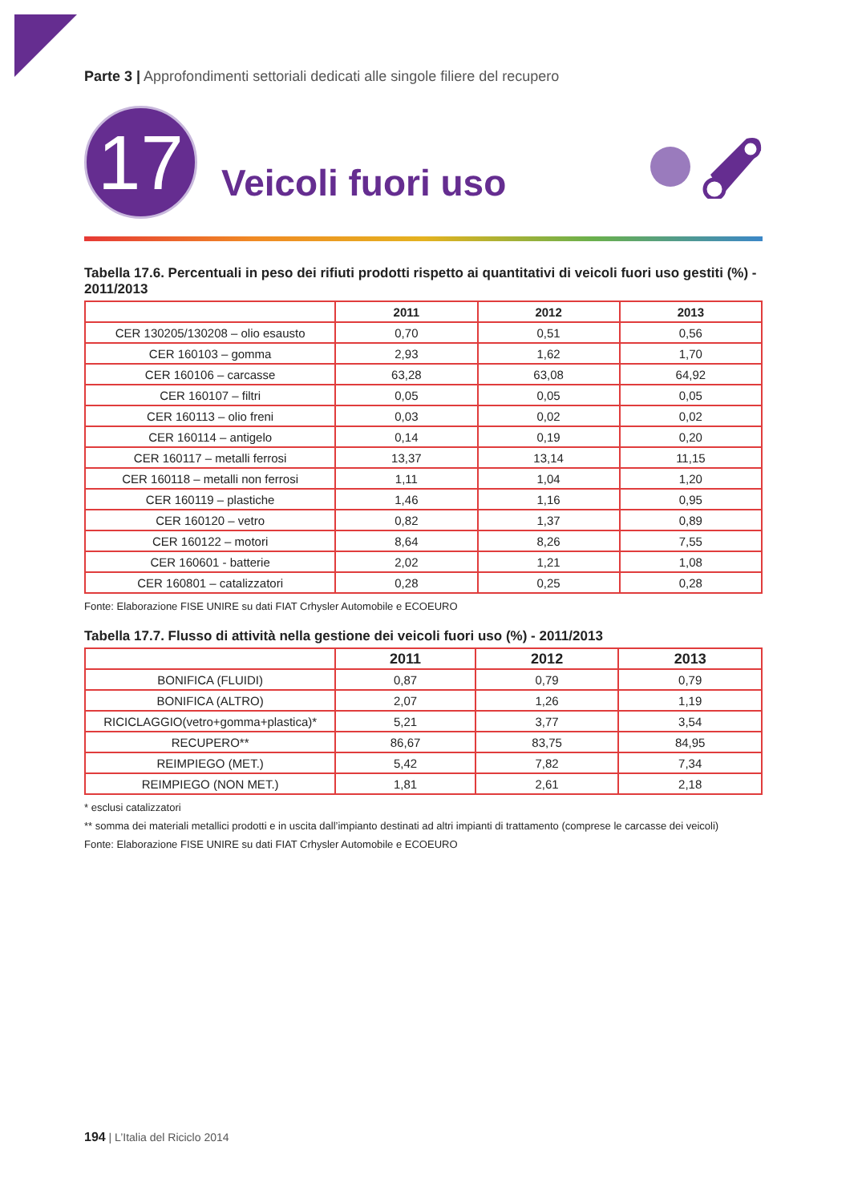Parte 3 | Approfondimenti settoriali dedicati alle singole filiere del recupero
17
Veicoli fuori uso
Tabella 17.6. Percentuali in peso dei rifiuti prodotti rispetto ai quantitativi di veicoli fuori uso gestiti (%) - 2011/2013
| | 2011 | 2012 | 2013 |
| --- | --- | --- | --- |
| CER 130205/130208 – olio esausto | 0,70 | 0,51 | 0,56 |
| CER 160103 – gomma | 2,93 | 1,62 | 1,70 |
| CER 160106 – carcasse | 63,28 | 63,08 | 64,92 |
| CER 160107 – filtri | 0,05 | 0,05 | 0,05 |
| CER 160113 – olio freni | 0,03 | 0,02 | 0,02 |
| CER 160114 – antigelo | 0,14 | 0,19 | 0,20 |
| CER 160117 – metalli ferrosi | 13,37 | 13,14 | 11,15 |
| CER 160118 – metalli non ferrosi | 1,11 | 1,04 | 1,20 |
| CER 160119 – plastiche | 1,46 | 1,16 | 0,95 |
| CER 160120 – vetro | 0,82 | 1,37 | 0,89 |
| CER 160122 – motori | 8,64 | 8,26 | 7,55 |
| CER 160601 - batterie | 2,02 | 1,21 | 1,08 |
| CER 160801 – catalizzatori | 0,28 | 0,25 | 0,28 |
Fonte: Elaborazione FISE UNIRE su dati FIAT Crhysler Automobile e ECOEURO
Tabella 17.7. Flusso di attività nella gestione dei veicoli fuori uso (%) - 2011/2013
| | 2011 | 2012 | 2013 |
| --- | --- | --- | --- |
| BONIFICA (FLUIDI) | 0,87 | 0,79 | 0,79 |
| BONIFICA (ALTRO) | 2,07 | 1,26 | 1,19 |
| RICICLAGGIO(vetro+gomma+plastica)* | 5,21 | 3,77 | 3,54 |
| RECUPERO** | 86,67 | 83,75 | 84,95 |
| REIMPIEGO (MET.) | 5,42 | 7,82 | 7,34 |
| REIMPIEGO (NON MET.) | 1,81 | 2,61 | 2,18 |
* esclusi catalizzatori
** somma dei materiali metallici prodotti e in uscita dall’impianto destinati ad altri impianti di trattamento (comprese le carcasse dei veicoli)
Fonte: Elaborazione FISE UNIRE su dati FIAT Crhysler Automobile e ECOEURO
194 | L’Italia del Riciclo 2014